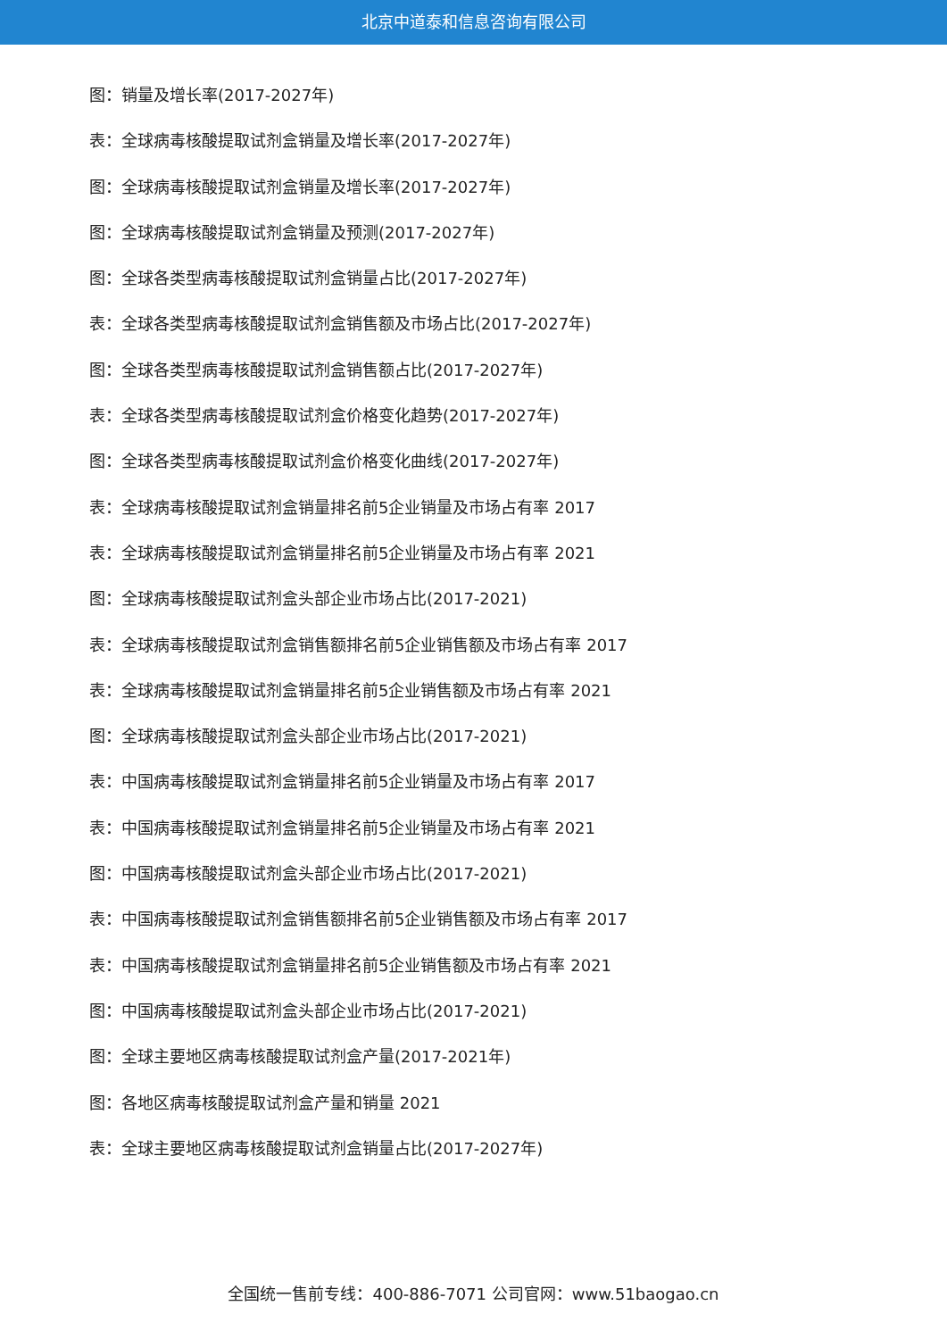北京中道泰和信息咨询有限公司
图：销量及增长率(2017-2027年)
表：全球病毒核酸提取试剂盒销量及增长率(2017-2027年)
图：全球病毒核酸提取试剂盒销量及增长率(2017-2027年)
图：全球病毒核酸提取试剂盒销量及预测(2017-2027年)
图：全球各类型病毒核酸提取试剂盒销量占比(2017-2027年)
表：全球各类型病毒核酸提取试剂盒销售额及市场占比(2017-2027年)
图：全球各类型病毒核酸提取试剂盒销售额占比(2017-2027年)
表：全球各类型病毒核酸提取试剂盒价格变化趋势(2017-2027年)
图：全球各类型病毒核酸提取试剂盒价格变化曲线(2017-2027年)
表：全球病毒核酸提取试剂盒销量排名前5企业销量及市场占有率 2017
表：全球病毒核酸提取试剂盒销量排名前5企业销量及市场占有率 2021
图：全球病毒核酸提取试剂盒头部企业市场占比(2017-2021)
表：全球病毒核酸提取试剂盒销售额排名前5企业销售额及市场占有率 2017
表：全球病毒核酸提取试剂盒销量排名前5企业销售额及市场占有率 2021
图：全球病毒核酸提取试剂盒头部企业市场占比(2017-2021)
表：中国病毒核酸提取试剂盒销量排名前5企业销量及市场占有率 2017
表：中国病毒核酸提取试剂盒销量排名前5企业销量及市场占有率 2021
图：中国病毒核酸提取试剂盒头部企业市场占比(2017-2021)
表：中国病毒核酸提取试剂盒销售额排名前5企业销售额及市场占有率 2017
表：中国病毒核酸提取试剂盒销量排名前5企业销售额及市场占有率 2021
图：中国病毒核酸提取试剂盒头部企业市场占比(2017-2021)
图：全球主要地区病毒核酸提取试剂盒产量(2017-2021年)
图：各地区病毒核酸提取试剂盒产量和销量 2021
表：全球主要地区病毒核酸提取试剂盒销量占比(2017-2027年)
全国统一售前专线：400-886-7071 公司官网：www.51baogao.cn